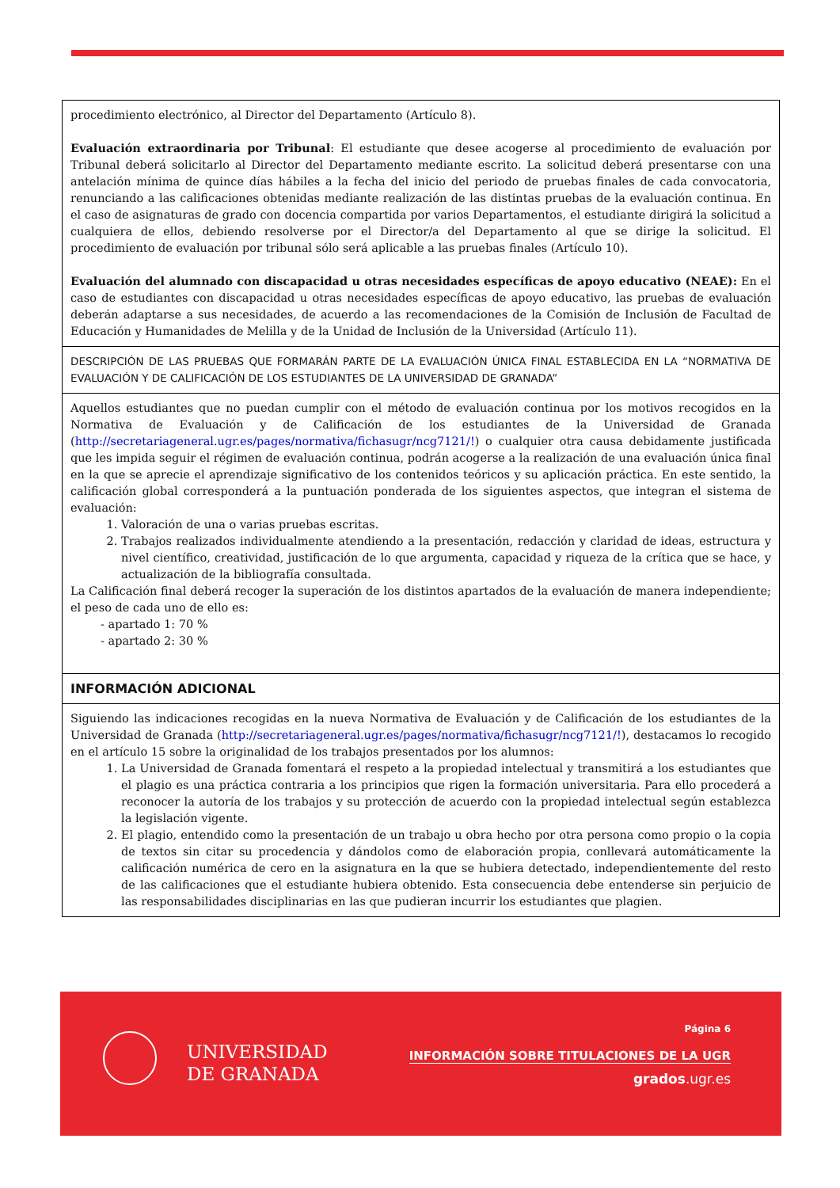| procedimiento electrónico, al Director del Departamento (Artículo 8). Evaluación extraordinaria por Tribunal : El estudiante que desee acogerse al procedimiento de evaluación por Tribunal deberá solicitarlo al Director del Departamento mediante escrito. La solicitud deberá presentarse con una antelación mínima de quince días hábiles a la fecha del inicio del periodo de pruebas finales de cada convocatoria, renunciando a las calificaciones obtenidas mediante realización de las distintas pruebas de la evaluación continua. En el caso de asignaturas de grado con docencia compartida por varios Departamentos, el estudiante dirigirá la solicitud a cualquiera de ellos, debiendo resolverse por el Director/a del Departamento al que se dirige la solicitud. El procedimiento de evaluación por tribunal sólo será aplicable a las pruebas finales (Artículo 10). Evaluación del alumnado con discapacidad u otras necesidades específicas de apoyo educativo (NEAE): En el caso de estudiantes con discapacidad u otras necesidades específicas de apoyo educativo, las pruebas de evaluación deberán adaptarse a sus necesidades, de acuerdo a las recomendaciones de la Comisión de Inclusión de Facultad de Educación y Humanidades de Melilla y de la Unidad de Inclusión de la Universidad (Artículo 11). |
| DESCRIPCIÓN DE LAS PRUEBAS QUE FORMARÁN PARTE DE LA EVALUACIÓN ÚNICA FINAL ESTABLECIDA EN LA “NORMATIVA DE EVALUACIÓN Y DE CALIFICACIÓN DE LOS ESTUDIANTES DE LA UNIVERSIDAD DE GRANADA” |
| Aquellos estudiantes que no puedan cumplir con el método de evaluación continua por los motivos recogidos en la Normativa de Evaluación y de Calificación de los estudiantes de la Universidad de Granada ( http://secretariageneral.ugr.es/pages/normativa/fichasugr/ncg7121/! ) o cualquier otra causa debidamente justificada que les impida seguir el régimen de evaluación continua, podrán acogerse a la realización de una evaluación única final en la que se aprecie el aprendizaje significativo de los contenidos teóricos y su aplicación práctica. En este sentido, la calificación global corresponderá a la puntuación ponderada de los siguientes aspectos, que integran el sistema de evaluación: 1. Valoración de una o varias pruebas escritas. 2. Trabajos realizados individualmente atendiendo a la presentación, redacción y claridad de ideas, estructura y nivel científico, creatividad, justificación de lo que argumenta, capacidad y riqueza de la crítica que se hace, y actualización de la bibliografía consultada. La Calificación final deberá recoger la superación de los distintos apartados de la evaluación de manera independiente; el peso de cada uno de ello es: - apartado 1: 70 % - apartado 2: 30 % |
| INFORMACIÓN ADICIONAL |
| Siguiendo las indicaciones recogidas en la nueva Normativa de Evaluación y de Calificación de los estudiantes de la Universidad de Granada ( http://secretariageneral.ugr.es/pages/normativa/fichasugr/ncg7121/! ), destacamos lo recogido en el artículo 15 sobre la originalidad de los trabajos presentados por los alumnos: 1. La Universidad de Granada fomentará el respeto a la propiedad intelectual y transmitirá a los estudiantes que el plagio es una práctica contraria a los principios que rigen la formación universitaria. Para ello procederá a reconocer la autoría de los trabajos y su protección de acuerdo con la propiedad intelectual según establezca la legislación vigente. 2. El plagio, entendido como la presentación de un trabajo u obra hecho por otra persona como propio o la copia de textos sin citar su procedencia y dándolos como de elaboración propia, conllevará automáticamente la calificación numérica de cero en la asignatura en la que se hubiera detectado, independientemente del resto de las calificaciones que el estudiante hubiera obtenido. Esta consecuencia debe entenderse sin perjuicio de las responsabilidades disciplinarias en las que pudieran incurrir los estudiantes que plagien. |
UNIVERSIDAD
DE GRANADA
Página 6
INFORMACIÓN SOBRE TITULACIONES DE LA UGR
grados.ugr.es